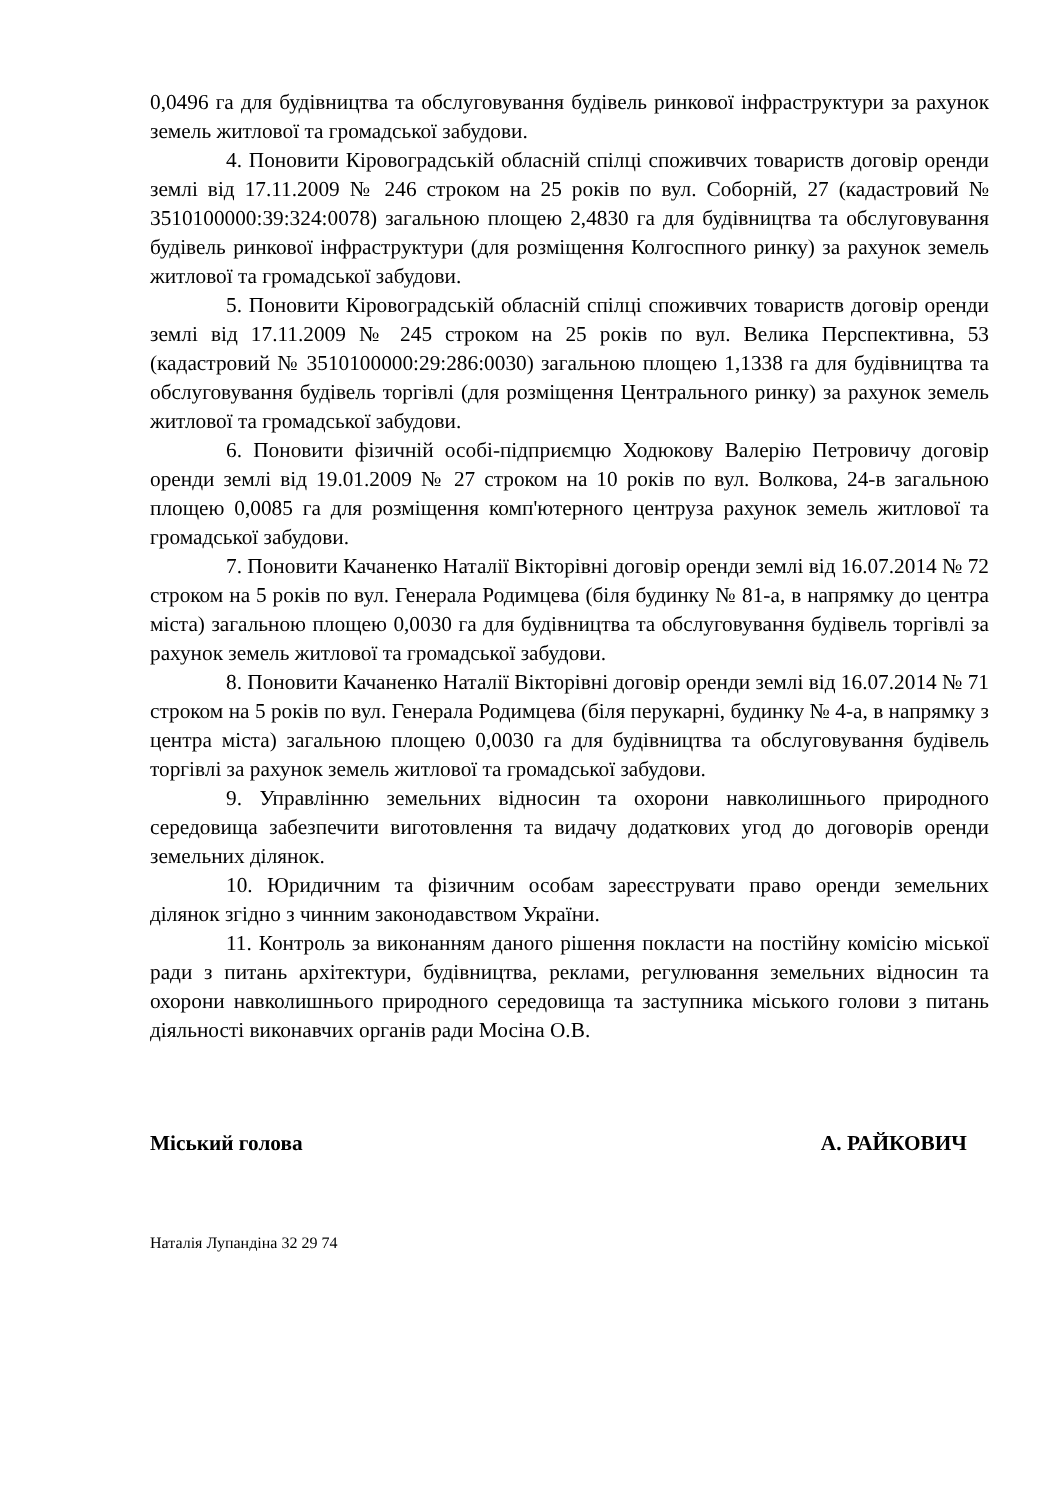0,0496 га для будівництва та обслуговування будівель ринкової інфраструктури за рахунок земель житлової та громадської забудови.
4. Поновити Кіровоградській обласній спілці споживчих товариств договір оренди землі від 17.11.2009 № 246 строком на 25 років по вул. Соборній, 27 (кадастровий № 3510100000:39:324:0078) загальною площею 2,4830 га для будівництва та обслуговування будівель ринкової інфраструктури (для розміщення Колгоспного ринку) за рахунок земель житлової та громадської забудови.
5. Поновити Кіровоградській обласній спілці споживчих товариств договір оренди землі від 17.11.2009 № 245 строком на 25 років по вул. Велика Перспективна, 53 (кадастровий № 3510100000:29:286:0030) загальною площею 1,1338 га для будівництва та обслуговування будівель торгівлі (для розміщення Центрального ринку) за рахунок земель житлової та громадської забудови.
6. Поновити фізичній особі-підприємцю Ходюкову Валерію Петровичу договір оренди землі від 19.01.2009 № 27 строком на 10 років по вул. Волкова, 24-в загальною площею 0,0085 га для розміщення комп'ютерного центруза рахунок земель житлової та громадської забудови.
7. Поновити Качаненко Наталії Вікторівні договір оренди землі від 16.07.2014 № 72 строком на 5 років по вул. Генерала Родимцева (біля будинку № 81-а, в напрямку до центра міста) загальною площею 0,0030 га для будівництва та обслуговування будівель торгівлі за рахунок земель житлової та громадської забудови.
8. Поновити Качаненко Наталії Вікторівні договір оренди землі від 16.07.2014 № 71 строком на 5 років по вул. Генерала Родимцева (біля перукарні, будинку № 4-а, в напрямку з центра міста) загальною площею 0,0030 га для будівництва та обслуговування будівель торгівлі за рахунок земель житлової та громадської забудови.
9. Управлінню земельних відносин та охорони навколишнього природного середовища забезпечити виготовлення та видачу додаткових угод до договорів оренди земельних ділянок.
10. Юридичним та фізичним особам зареєструвати право оренди земельних ділянок згідно з чинним законодавством України.
11. Контроль за виконанням даного рішення покласти на постійну комісію міської ради з питань архітектури, будівництва, реклами, регулювання земельних відносин та охорони навколишнього природного середовища та заступника міського голови з питань діяльності виконавчих органів ради Мосіна О.В.
Міський голова А. РАЙКОВИЧ
Наталія Лупандіна 32 29 74